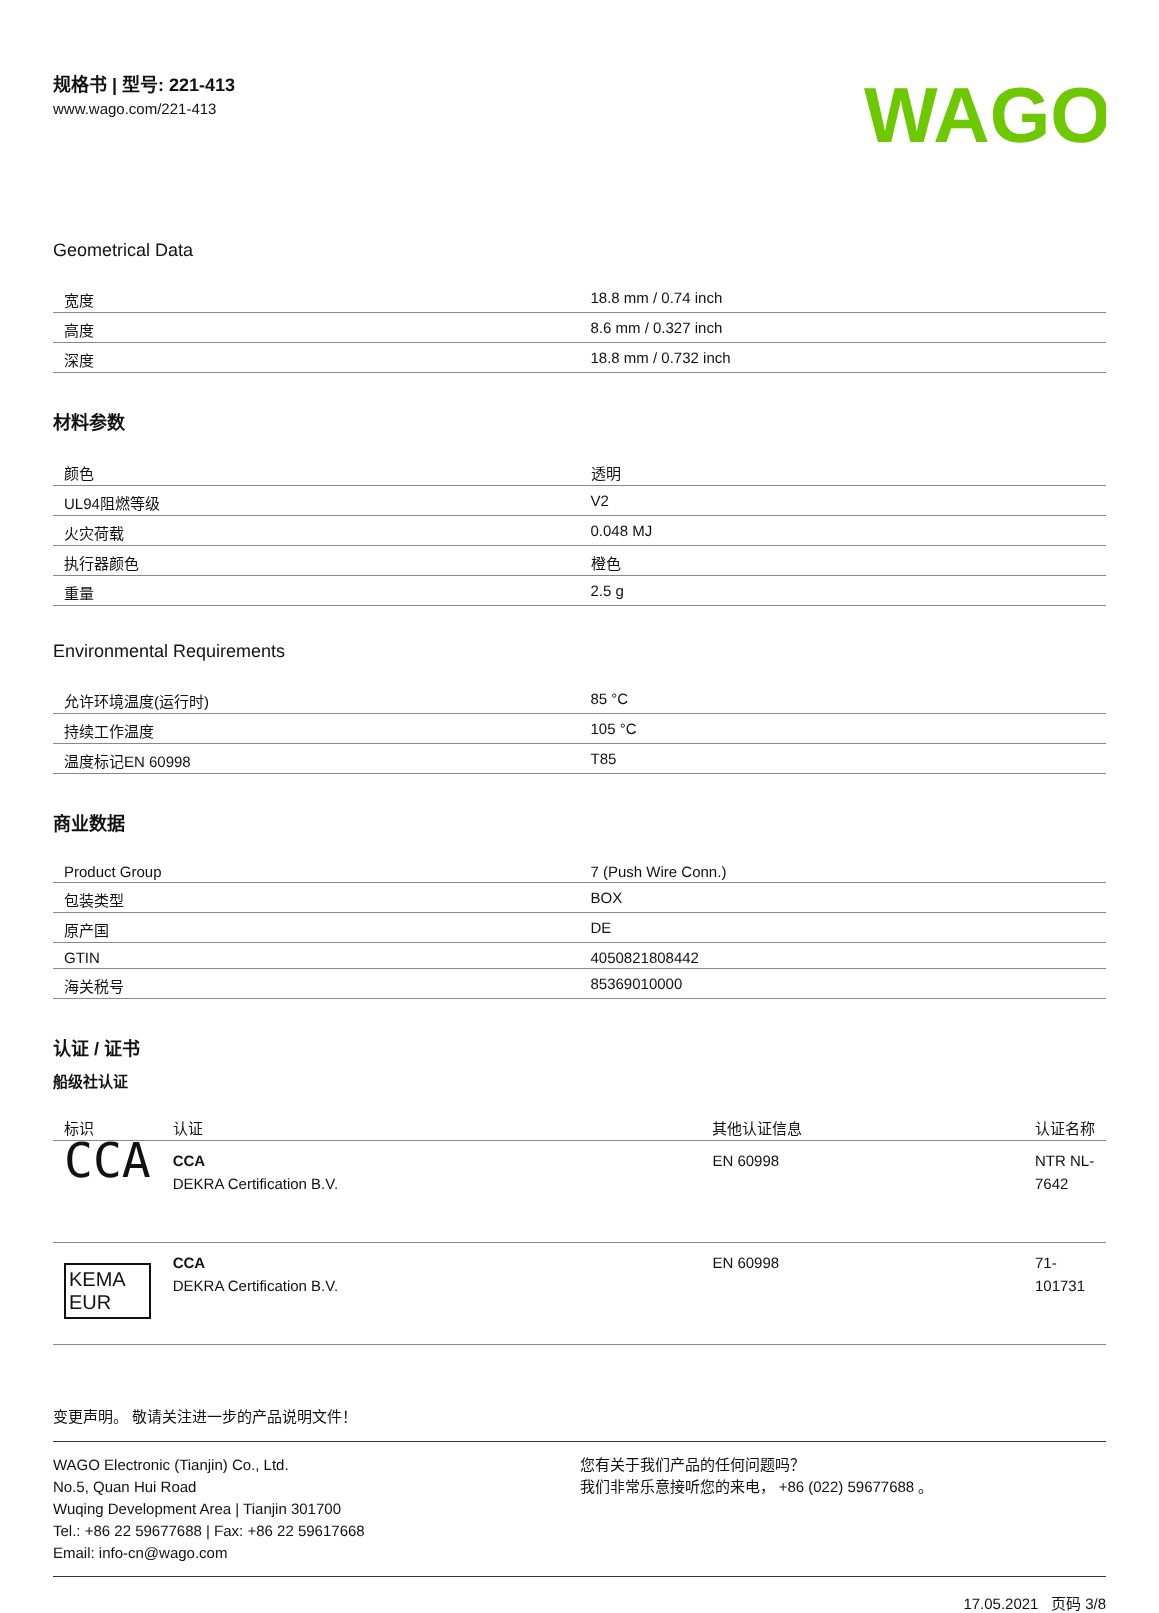规格书 | 型号: 221-413
www.wago.com/221-413
WAGO
Geometrical Data
| 宽度 | 18.8 mm / 0.74 inch |
| 高度 | 8.6 mm / 0.327 inch |
| 深度 | 18.8 mm / 0.732 inch |
材料参数
| 颜色 | 透明 |
| UL94阻燃等级 | V2 |
| 火灾荷载 | 0.048 MJ |
| 执行器颜色 | 橙色 |
| 重量 | 2.5 g |
Environmental Requirements
| 允许环境温度(运行时) | 85 °C |
| 持续工作温度 | 105 °C |
| 温度标记EN 60998 | T85 |
商业数据
| Product Group | 7 (Push Wire Conn.) |
| 包装类型 | BOX |
| 原产国 | DE |
| GTIN | 4050821808442 |
| 海关税号 | 85369010000 |
认证 / 证书
船级社认证
| 标识 | 认证 | 其他认证信息 | 认证名称 |
| --- | --- | --- | --- |
| CCA | CCA DEKRA Certification B.V. | EN 60998 | NTR NL-7642 |
| KEMA EUR | CCA DEKRA Certification B.V. | EN 60998 | 71-101731 |
变更声明。 敬请关注进一步的产品说明文件！
WAGO Electronic (Tianjin) Co., Ltd.
No.5, Quan Hui Road
Wuqing Development Area | Tianjin 301700
Tel.: +86 22 59677688 | Fax: +86 22 59617668
Email: info-cn@wago.com
您有关于我们产品的任何问题吗？
我们非常乐意接听您的来电， +86 (022) 59677688 。
17.05.2021 页码 3/8